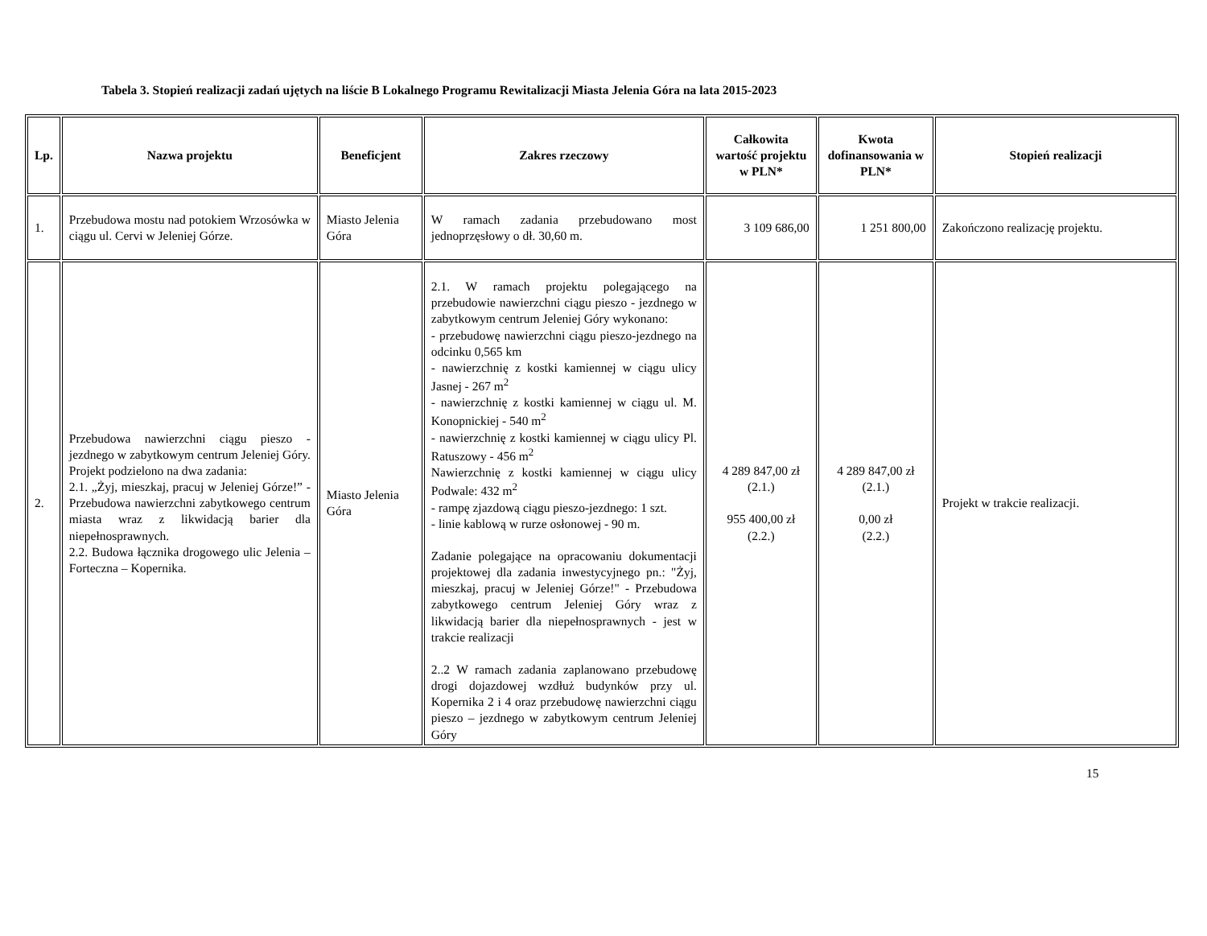Tabela 3. Stopień realizacji zadań ujętych na liście B Lokalnego Programu Rewitalizacji Miasta Jelenia Góra na lata 2015-2023
| Lp. | Nazwa projektu | Beneficjent | Zakres rzeczowy | Całkowita wartość projektu w PLN* | Kwota dofinansowania w PLN* | Stopień realizacji |
| --- | --- | --- | --- | --- | --- | --- |
| 1. | Przebudowa mostu nad potokiem Wrzosówka w ciągu ul. Cervi w Jeleniej Górze. | Miasto Jelenia Góra | W ramach zadania przebudowano most jednoprzęsłowy o dł. 30,60 m. | 3 109 686,00 | 1 251 800,00 | Zakończono realizację projektu. |
| 2. | Przebudowa nawierzchni ciągu pieszo - jezdnego w zabytkowym centrum Jeleniej Góry. Projekt podzielono na dwa zadania: 2.1. „Żyj, mieszkaj, pracuj w Jeleniej Górze!” - Przebudowa nawierzchni zabytkowego centrum miasta wraz z likwidacją barier dla niepełnosprawnych. 2.2. Budowa łącznika drogowego ulic Jelenia – Forteczna – Kopernika. | Miasto Jelenia Góra | 2.1. W ramach projektu polegającego na przebudowie nawierzchni ciągu pieszo - jezdnego w zabytkowym centrum Jeleniej Góry wykonano: - przebudowę nawierzchni ciągu pieszo-jezdnego na odcinku 0,565 km - nawierzchnię z kostki kamiennej w ciągu ulicy Jasnej - 267 m<sup>2</sup> - nawierzchnię z kostki kamiennej w ciągu ul. M. Konopnickiej - 540 m<sup>2</sup> - nawierzchnię z kostki kamiennej w ciągu ulicy Pl. Ratuszowy - 456 m<sup>2</sup> Nawierzchnię z kostki kamiennej w ciągu ulicy Podwale: 432 m<sup>2</sup> - rampę zjazdową ciągu pieszo-jezdnego: 1 szt. - linie kablową w rurze osłonowej - 90 m. Zadanie polegające na opracowaniu dokumentacji projektowej dla zadania inwestycyjnego pn.: "Żyj, mieszkaj, pracuj w Jeleniej Górze!" - Przebudowa zabytkowego centrum Jeleniej Góry wraz z likwidacją barier dla niepełnosprawnych - jest w trakcie realizacji 2..2 W ramach zadania zaplanowano przebudowę drogi dojazdowej wzdłuż budynków przy ul. Kopernika 2 i 4 oraz przebudowę nawierzchni ciągu pieszo – jezdnego w zabytkowym centrum Jeleniej Góry | 4 289 847,00 zł (2.1.) 955 400,00 zł (2.2.) | 4 289 847,00 zł (2.1.) 0,00 zł (2.2.) | Projekt w trakcie realizacji. |
15